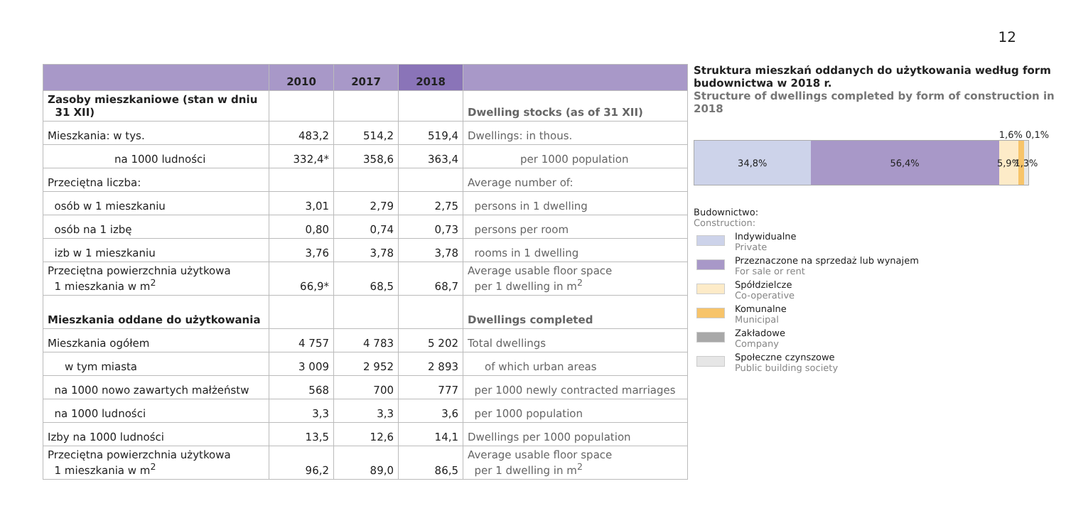12
| | 2010 | 2017 | 2018 | |
| --- | --- | --- | --- | --- |
| Zasoby mieszkaniowe (stan w dniu 31 XII) | | | | Dwelling stocks (as of 31 XII) |
| Mieszkania: w tys. | 483,2 | 514,2 | 519,4 | Dwellings: in thous. |
| na 1000 ludności | 332,4* | 358,6 | 363,4 | per 1000 population |
| Przeciętna liczba: | | | | Average number of: |
| osób w 1 mieszkaniu | 3,01 | 2,79 | 2,75 | persons in 1 dwelling |
| osób na 1 izbę | 0,80 | 0,74 | 0,73 | persons per room |
| izb w 1 mieszkaniu | 3,76 | 3,78 | 3,78 | rooms in 1 dwelling |
| Przeciętna powierzchnia użytkowa 1 mieszkania w m<sup>2</sup> | 66,9* | 68,5 | 68,7 | Average usable floor space per 1 dwelling in m<sup>2</sup> |
| Mieszkania oddane do użytkowania | | | | Dwellings completed |
| Mieszkania ogółem | 4 757 | 4 783 | 5 202 | Total dwellings |
| w tym miasta | 3 009 | 2 952 | 2 893 | of which urban areas |
| na 1000 nowo zawartych małżeństw | 568 | 700 | 777 | per 1000 newly contracted marriages |
| na 1000 ludności | 3,3 | 3,3 | 3,6 | per 1000 population |
| Izby na 1000 ludności | 13,5 | 12,6 | 14,1 | Dwellings per 1000 population |
| Przeciętna powierzchnia użytkowa 1 mieszkania w m<sup>2</sup> | 96,2 | 89,0 | 86,5 | Average usable floor space per 1 dwelling in m<sup>2</sup> |
Struktura mieszkań oddanych do użytkowania według form budownictwa w 2018 r.
Structure of dwellings completed by form of construction in 2018
1,6% 0,1%
34,8% 56,4% 5,9% 1,3%
Budownictwo:
Construction:
Indywidualne
Private
Przeznaczone na sprzedaż lub wynajem
For sale or rent
Spółdzielcze
Co-operative
Komunalne
Municipal
Zakładowe
Company
Społeczne czynszowe
Public building society